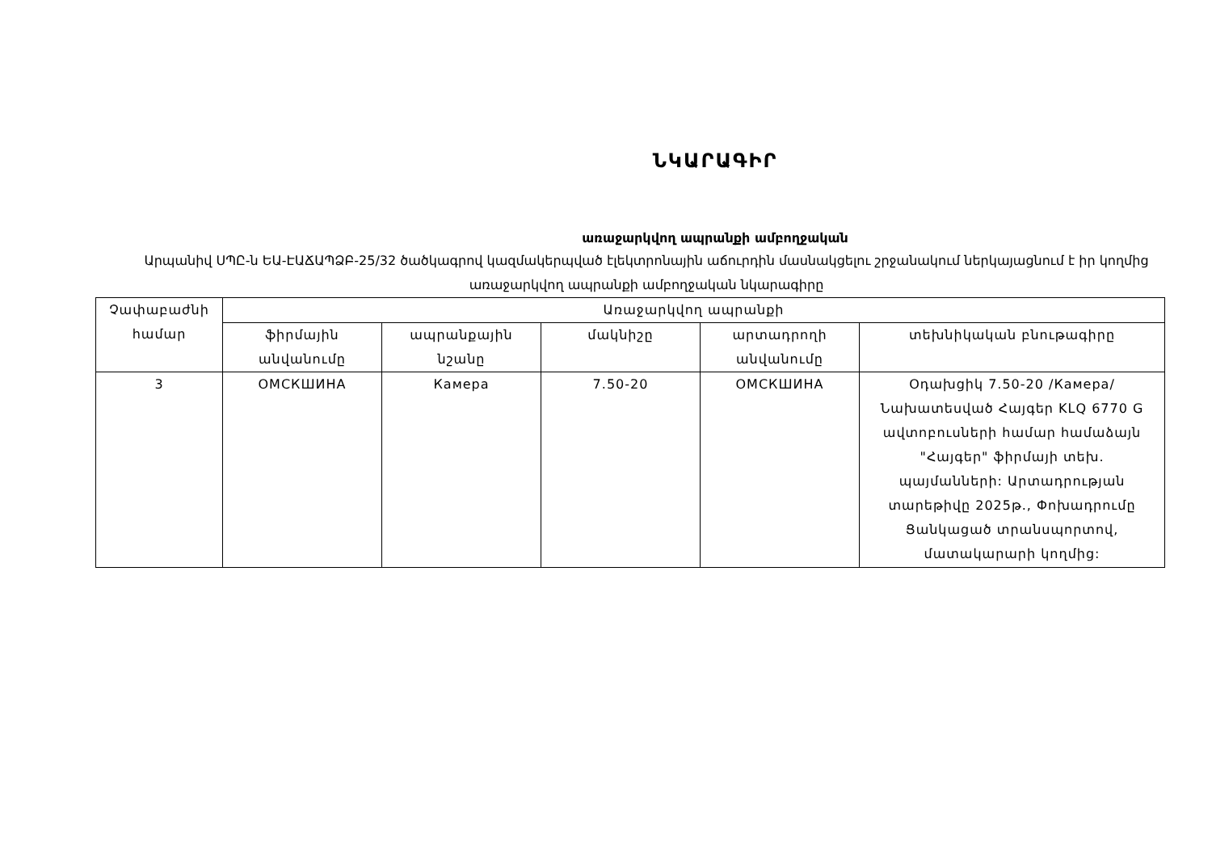ՆԿԱՐԱԳԻՐ
առաջարկվող ապրանքի ամբողջական
Արպանիվ ՍՊԸ-ն ԵԱ-ԷԱՃԱՊՁԲ-25/32 ծածկագրով կազմակերպված էլեկտրոնային աճուրդին մասնակցելու շրջանակում ներկայացնում է իր կողմից առաջարկվող ապրանքի ամբողջական նկարագիրը
| Չափաբաժնի համար | Առաջարկվող ապրանքի | | | | |
| --- | --- | --- | --- | --- | --- |
| | ֆիրմային անվանումը | ապրանքային նշանը | մակնիշը | արտադրողի անվանումը | տեխնիկական բնութագիրը |
| 3 | ОМСКШИНА | Камера | 7.50-20 | ОМСКШИНА | Օդախցիկ 7.50-20 /Камера/ Նախատեսված Հայգեր KLQ 6770 G ավտոբուսների համար համաձայն "Հայգեր" ֆիրմայի տեխ. պայմանների: Արտադրության տարեթիվը 2025թ., Փոխադրումը Ցանկացած տրանսպորտով, մատակարարի կողմից: |